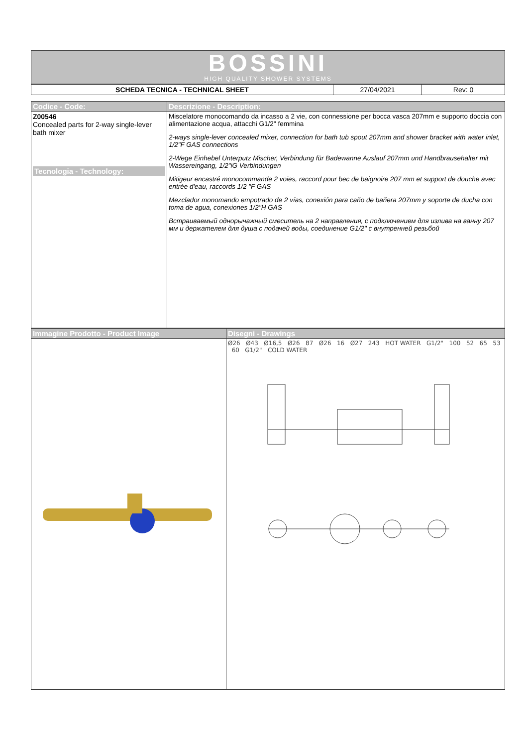BOSSINI
HIGH QUALITY SHOWER SYSTEMS
| SCHEDA TECNICA - TECHNICAL SHEET | 27/04/2021 | Rev: 0 |
| Codice - Code: | Descrizione - Description: |
| Z00546 Concealed parts for 2-way single-lever bath mixer Tecnologia - Technology: | Miscelatore monocomando da incasso a 2 vie, con connessione per bocca vasca 207mm e supporto doccia con alimentazione acqua, attacchi G1/2" femmina 2-ways single-lever concealed mixer, connection for bath tub spout 207mm and shower bracket with water inlet, 1/2"F GAS connections 2-Wege Einhebel Unterputz Mischer, Verbindung für Badewanne Auslauf 207mm und Handbrausehalter mit Wassereingang, 1/2"iG Verbindungen Mitigeur encastré monocommande 2 voies, raccord pour bec de baignoire 207 mm et support de douche avec entrée d'eau, raccords 1/2 "F GAS Mezclador monomando empotrado de 2 vías, conexión para caño de bañera 207mm y soporte de ducha con toma de agua, conexiones 1/2"H GAS Встраиваемый однорычажный смеситель на 2 направления, с подключением для излива на ванну 207 мм и держателем для душа с подачей воды, соединение G1/2" с внутренней резьбой |
| Immagine Prodotto - Product Image | Disegni - Drawings |
| | Ø26 Ø43 Ø16,5 Ø26 87 Ø26 16 Ø27 243 HOT WATER G1/2" 100 52 65 53 60 G1/2" COLD WATER |